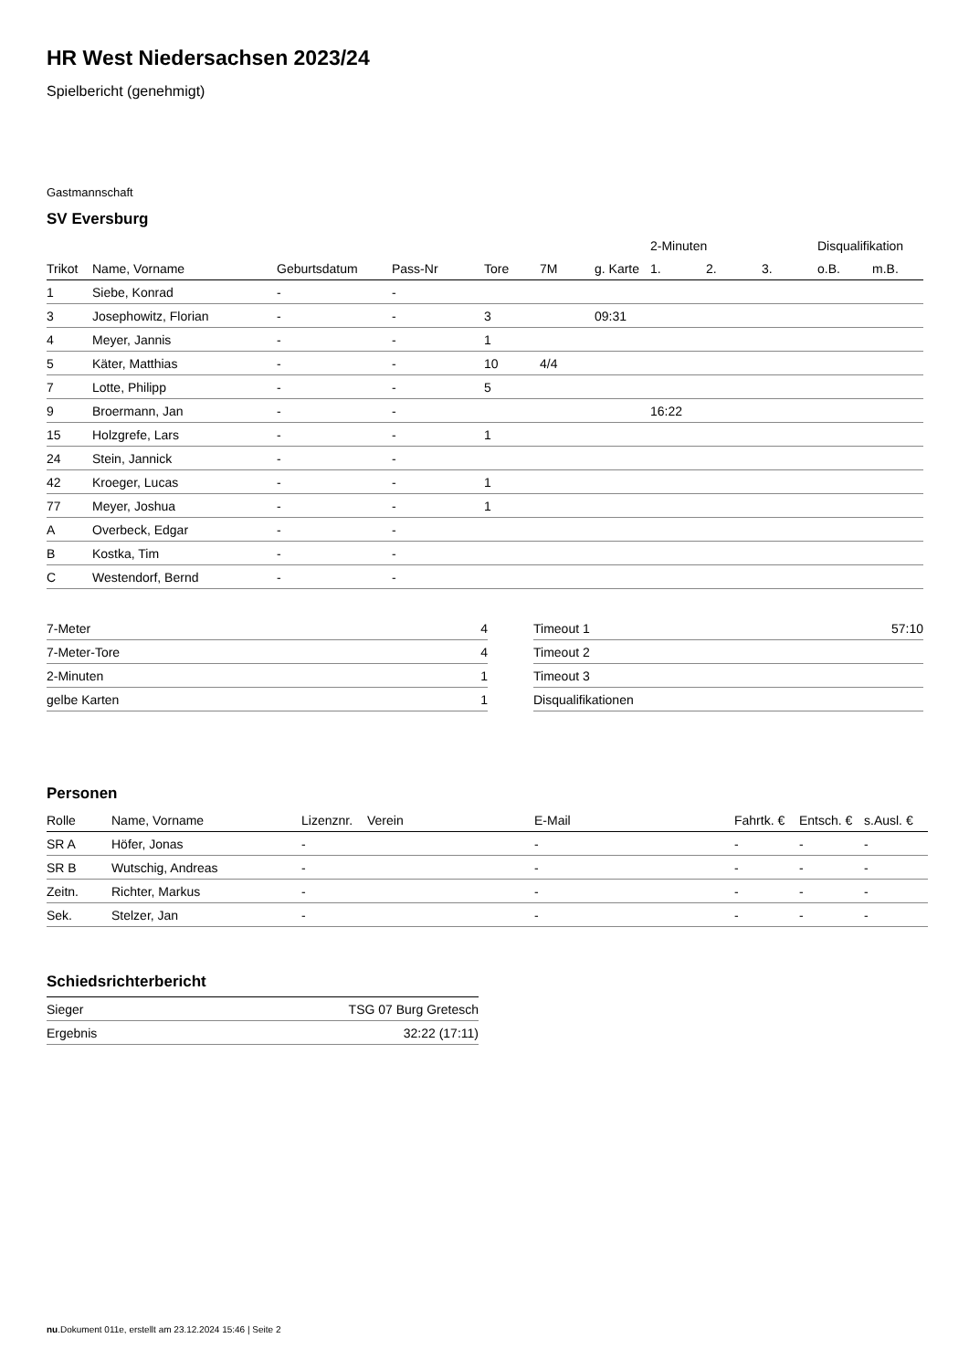HR West Niedersachsen 2023/24
Spielbericht (genehmigt)
Gastmannschaft
SV Eversburg
| | | | | | | | 2-Minuten | | | Disqualifikation | |
| --- | --- | --- | --- | --- | --- | --- | --- | --- | --- | --- | --- |
| Trikot | Name, Vorname | Geburtsdatum | Pass-Nr | Tore | 7M | g. Karte | 1. | 2. | 3. | o.B. | m.B. |
| 1 | Siebe, Konrad | - | - | | | | | | | | |
| 3 | Josephowitz, Florian | - | - | 3 | | 09:31 | | | | | |
| 4 | Meyer, Jannis | - | - | 1 | | | | | | | |
| 5 | Käter, Matthias | - | - | 10 | 4/4 | | | | | | |
| 7 | Lotte, Philipp | - | - | 5 | | | | | | | |
| 9 | Broermann, Jan | - | - | | | | 16:22 | | | | |
| 15 | Holzgrefe, Lars | - | - | 1 | | | | | | | |
| 24 | Stein, Jannick | - | - | | | | | | | | |
| 42 | Kroeger, Lucas | - | - | 1 | | | | | | | |
| 77 | Meyer, Joshua | - | - | 1 | | | | | | | |
| A | Overbeck, Edgar | - | - | | | | | | | | |
| B | Kostka, Tim | - | - | | | | | | | | |
| C | Westendorf, Bernd | - | - | | | | | | | | |
| 7-Meter | 4 |
| 7-Meter-Tore | 4 |
| 2-Minuten | 1 |
| gelbe Karten | 1 |
| Timeout 1 | 57:10 |
| Timeout 2 | |
| Timeout 3 | |
| Disqualifikationen | |
Personen
| Rolle | Name, Vorname | Lizenznr. | Verein | E-Mail | Fahrtk. € | Entsch. € | s.Ausl. € |
| --- | --- | --- | --- | --- | --- | --- | --- |
| SR A | Höfer, Jonas | - | | - | - | - | - |
| SR B | Wutschig, Andreas | - | | - | - | - | - |
| Zeitn. | Richter, Markus | - | | - | - | - | - |
| Sek. | Stelzer, Jan | - | | - | - | - | - |
Schiedsrichterbericht
| Sieger | TSG 07 Burg Gretesch |
| Ergebnis | 32:22 (17:11) |
nu.Dokument 011e, erstellt am 23.12.2024 15:46 | Seite 2